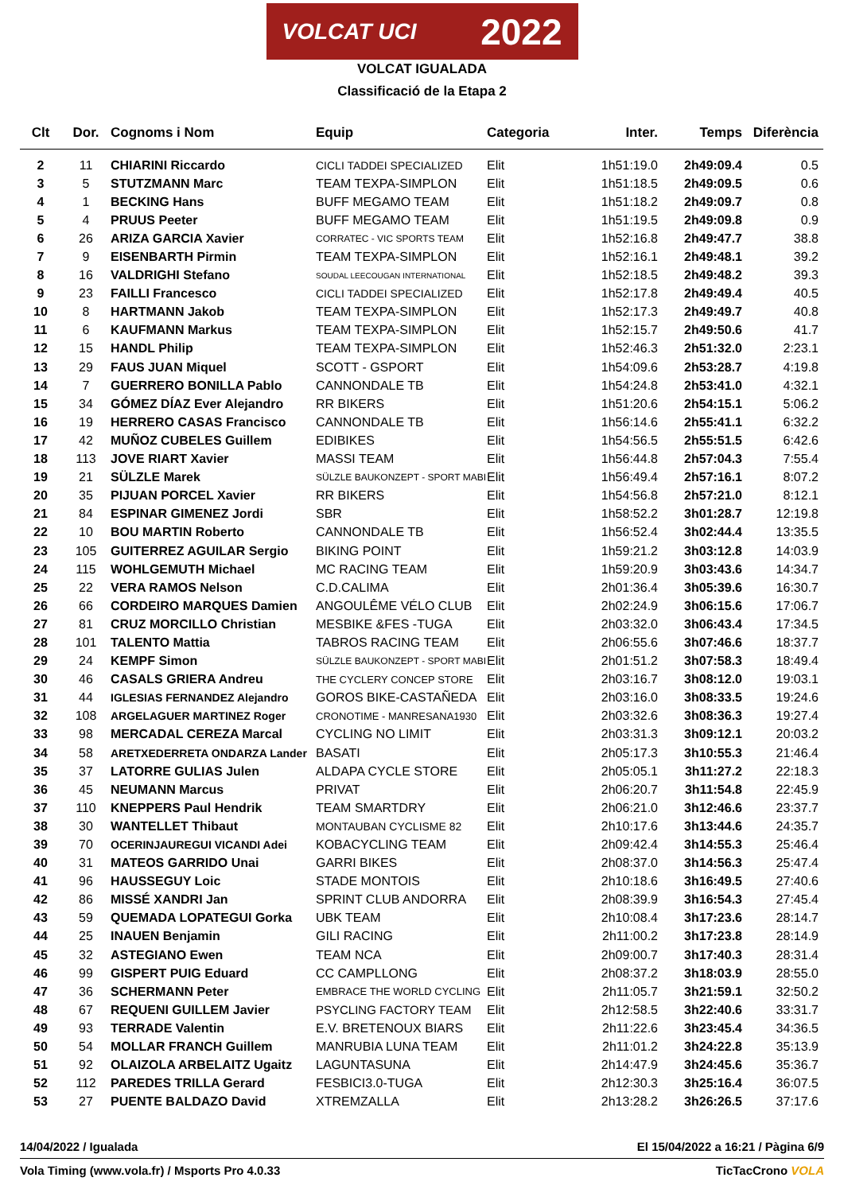VOLCAT UCI 2022
VOLCAT IGUALADA
Classificació de la Etapa 2
| Clt | Dor. | Cognoms i Nom | Equip | Categoria | Inter. | Temps | Diferència |
| --- | --- | --- | --- | --- | --- | --- | --- |
| 2 | 11 | CHIARINI Riccardo | CICLI TADDEI SPECIALIZED | Elit | 1h51:19.0 | 2h49:09.4 | 0.5 |
| 3 | 5 | STUTZMANN Marc | TEAM TEXPA-SIMPLON | Elit | 1h51:18.5 | 2h49:09.5 | 0.6 |
| 4 | 1 | BECKING Hans | BUFF MEGAMO TEAM | Elit | 1h51:18.2 | 2h49:09.7 | 0.8 |
| 5 | 4 | PRUUS Peeter | BUFF MEGAMO TEAM | Elit | 1h51:19.5 | 2h49:09.8 | 0.9 |
| 6 | 26 | ARIZA GARCIA Xavier | CORRATEC - VIC SPORTS TEAM | Elit | 1h52:16.8 | 2h49:47.7 | 38.8 |
| 7 | 9 | EISENBARTH Pirmin | TEAM TEXPA-SIMPLON | Elit | 1h52:16.1 | 2h49:48.1 | 39.2 |
| 8 | 16 | VALDRIGHI Stefano | SOUDAL LEECOUGAN INTERNATIONAL | Elit | 1h52:18.5 | 2h49:48.2 | 39.3 |
| 9 | 23 | FAILLI Francesco | CICLI TADDEI SPECIALIZED | Elit | 1h52:17.8 | 2h49:49.4 | 40.5 |
| 10 | 8 | HARTMANN Jakob | TEAM TEXPA-SIMPLON | Elit | 1h52:17.3 | 2h49:49.7 | 40.8 |
| 11 | 6 | KAUFMANN Markus | TEAM TEXPA-SIMPLON | Elit | 1h52:15.7 | 2h49:50.6 | 41.7 |
| 12 | 15 | HANDL Philip | TEAM TEXPA-SIMPLON | Elit | 1h52:46.3 | 2h51:32.0 | 2:23.1 |
| 13 | 29 | FAUS JUAN Miquel | SCOTT - GSPORT | Elit | 1h54:09.6 | 2h53:28.7 | 4:19.8 |
| 14 | 7 | GUERRERO BONILLA Pablo | CANNONDALE TB | Elit | 1h54:24.8 | 2h53:41.0 | 4:32.1 |
| 15 | 34 | GÓMEZ DÍAZ Ever Alejandro | RR BIKERS | Elit | 1h51:20.6 | 2h54:15.1 | 5:06.2 |
| 16 | 19 | HERRERO CASAS Francisco | CANNONDALE TB | Elit | 1h56:14.6 | 2h55:41.1 | 6:32.2 |
| 17 | 42 | MUÑOZ CUBELES Guillem | EDIBIKES | Elit | 1h54:56.5 | 2h55:51.5 | 6:42.6 |
| 18 | 113 | JOVE RIART Xavier | MASSI TEAM | Elit | 1h56:44.8 | 2h57:04.3 | 7:55.4 |
| 19 | 21 | SÜLZLE Marek | SÜLZLE BAUKONZEPT - SPORT MABI | Elit | 1h56:49.4 | 2h57:16.1 | 8:07.2 |
| 20 | 35 | PIJUAN PORCEL Xavier | RR BIKERS | Elit | 1h54:56.8 | 2h57:21.0 | 8:12.1 |
| 21 | 84 | ESPINAR GIMENEZ Jordi | SBR | Elit | 1h58:52.2 | 3h01:28.7 | 12:19.8 |
| 22 | 10 | BOU MARTIN Roberto | CANNONDALE TB | Elit | 1h56:52.4 | 3h02:44.4 | 13:35.5 |
| 23 | 105 | GUITERREZ AGUILAR Sergio | BIKING POINT | Elit | 1h59:21.2 | 3h03:12.8 | 14:03.9 |
| 24 | 115 | WOHLGEMUTH Michael | MC RACING TEAM | Elit | 1h59:20.9 | 3h03:43.6 | 14:34.7 |
| 25 | 22 | VERA RAMOS Nelson | C.D.CALIMA | Elit | 2h01:36.4 | 3h05:39.6 | 16:30.7 |
| 26 | 66 | CORDEIRO MARQUES Damien | ANGOULÊME VÉLO CLUB | Elit | 2h02:24.9 | 3h06:15.6 | 17:06.7 |
| 27 | 81 | CRUZ MORCILLO Christian | MESBIKE &FES -TUGA | Elit | 2h03:32.0 | 3h06:43.4 | 17:34.5 |
| 28 | 101 | TALENTO Mattia | TABROS RACING TEAM | Elit | 2h06:55.6 | 3h07:46.6 | 18:37.7 |
| 29 | 24 | KEMPF Simon | SÜLZLE BAUKONZEPT - SPORT MABI | Elit | 2h01:51.2 | 3h07:58.3 | 18:49.4 |
| 30 | 46 | CASALS GRIERA Andreu | THE CYCLERY CONCEP STORE | Elit | 2h03:16.7 | 3h08:12.0 | 19:03.1 |
| 31 | 44 | IGLESIAS FERNANDEZ Alejandro | GOROS BIKE-CASTAÑEDA | Elit | 2h03:16.0 | 3h08:33.5 | 19:24.6 |
| 32 | 108 | ARGELAGUER MARTINEZ Roger | CRONOTIME - MANRESANA1930 | Elit | 2h03:32.6 | 3h08:36.3 | 19:27.4 |
| 33 | 98 | MERCADAL CEREZA Marcal | CYCLING NO LIMIT | Elit | 2h03:31.3 | 3h09:12.1 | 20:03.2 |
| 34 | 58 | ARETXEDERRETA ONDARZA Lander | BASATI | Elit | 2h05:17.3 | 3h10:55.3 | 21:46.4 |
| 35 | 37 | LATORRE GULIAS Julen | ALDAPA CYCLE STORE | Elit | 2h05:05.1 | 3h11:27.2 | 22:18.3 |
| 36 | 45 | NEUMANN Marcus | PRIVAT | Elit | 2h06:20.7 | 3h11:54.8 | 22:45.9 |
| 37 | 110 | KNEPPERS Paul Hendrik | TEAM SMARTDRY | Elit | 2h06:21.0 | 3h12:46.6 | 23:37.7 |
| 38 | 30 | WANTELLET Thibaut | MONTAUBAN CYCLISME 82 | Elit | 2h10:17.6 | 3h13:44.6 | 24:35.7 |
| 39 | 70 | OCERINJAUREGUI VICANDI Adei | KOBACYCLING TEAM | Elit | 2h09:42.4 | 3h14:55.3 | 25:46.4 |
| 40 | 31 | MATEOS GARRIDO Unai | GARRI BIKES | Elit | 2h08:37.0 | 3h14:56.3 | 25:47.4 |
| 41 | 96 | HAUSSEGUY Loic | STADE MONTOIS | Elit | 2h10:18.6 | 3h16:49.5 | 27:40.6 |
| 42 | 86 | MISSÉ XANDRI Jan | SPRINT CLUB ANDORRA | Elit | 2h08:39.9 | 3h16:54.3 | 27:45.4 |
| 43 | 59 | QUEMADA LOPATEGUI Gorka | UBK TEAM | Elit | 2h10:08.4 | 3h17:23.6 | 28:14.7 |
| 44 | 25 | INAUEN Benjamin | GILI RACING | Elit | 2h11:00.2 | 3h17:23.8 | 28:14.9 |
| 45 | 32 | ASTEGIANO Ewen | TEAM NCA | Elit | 2h09:00.7 | 3h17:40.3 | 28:31.4 |
| 46 | 99 | GISPERT PUIG Eduard | CC CAMPLLONG | Elit | 2h08:37.2 | 3h18:03.9 | 28:55.0 |
| 47 | 36 | SCHERMANN Peter | EMBRACE THE WORLD CYCLING | Elit | 2h11:05.7 | 3h21:59.1 | 32:50.2 |
| 48 | 67 | REQUENI GUILLEM Javier | PSYCLING FACTORY TEAM | Elit | 2h12:58.5 | 3h22:40.6 | 33:31.7 |
| 49 | 93 | TERRADE Valentin | E.V. BRETENOUX BIARS | Elit | 2h11:22.6 | 3h23:45.4 | 34:36.5 |
| 50 | 54 | MOLLAR FRANCH Guillem | MANRUBIA LUNA TEAM | Elit | 2h11:01.2 | 3h24:22.8 | 35:13.9 |
| 51 | 92 | OLAIZOLA ARBELAITZ Ugaitz | LAGUNTASUNA | Elit | 2h14:47.9 | 3h24:45.6 | 35:36.7 |
| 52 | 112 | PAREDES TRILLA Gerard | FESBICI3.0-TUGA | Elit | 2h12:30.3 | 3h25:16.4 | 36:07.5 |
| 53 | 27 | PUENTE BALDAZO David | XTREMZALLA | Elit | 2h13:28.2 | 3h26:26.5 | 37:17.6 |
14/04/2022 / Igualada El 15/04/2022 a 16:21 / Pàgina 6/9
Vola Timing (www.vola.fr) / Msports Pro 4.0.33 TicTacCrono VOLA